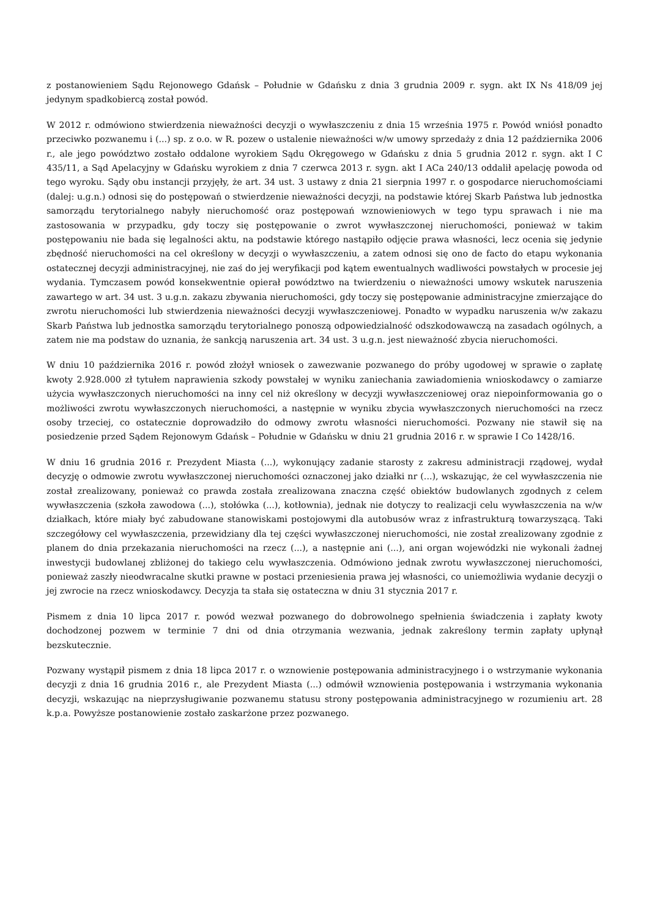z postanowieniem Sądu Rejonowego Gdańsk – Południe w Gdańsku z dnia 3 grudnia 2009 r. sygn. akt IX Ns 418/09 jej jedynym spadkobiercą został powód.
W 2012 r. odmówiono stwierdzenia nieważności decyzji o wywłaszczeniu z dnia 15 września 1975 r. Powód wniósł ponadto przeciwko pozwanemu i (...) sp. z o.o. w R. pozew o ustalenie nieważności w/w umowy sprzedaży z dnia 12 października 2006 r., ale jego powództwo zostało oddalone wyrokiem Sądu Okręgowego w Gdańsku z dnia 5 grudnia 2012 r. sygn. akt I C 435/11, a Sąd Apelacyjny w Gdańsku wyrokiem z dnia 7 czerwca 2013 r. sygn. akt I ACa 240/13 oddalił apelację powoda od tego wyroku. Sądy obu instancji przyjęły, że art. 34 ust. 3 ustawy z dnia 21 sierpnia 1997 r. o gospodarce nieruchomościami (dalej: u.g.n.) odnosi się do postępowań o stwierdzenie nieważności decyzji, na podstawie której Skarb Państwa lub jednostka samorządu terytorialnego nabyły nieruchomość oraz postępowań wznowieniowych w tego typu sprawach i nie ma zastosowania w przypadku, gdy toczy się postępowanie o zwrot wywłaszczonej nieruchomości, ponieważ w takim postępowaniu nie bada się legalności aktu, na podstawie którego nastąpiło odjęcie prawa własności, lecz ocenia się jedynie zbędność nieruchomości na cel określony w decyzji o wywłaszczeniu, a zatem odnosi się ono de facto do etapu wykonania ostatecznej decyzji administracyjnej, nie zaś do jej weryfikacji pod kątem ewentualnych wadliwości powstałych w procesie jej wydania. Tymczasem powód konsekwentnie opierał powództwo na twierdzeniu o nieważności umowy wskutek naruszenia zawartego w art. 34 ust. 3 u.g.n. zakazu zbywania nieruchomości, gdy toczy się postępowanie administracyjne zmierzające do zwrotu nieruchomości lub stwierdzenia nieważności decyzji wywłaszczeniowej. Ponadto w wypadku naruszenia w/w zakazu Skarb Państwa lub jednostka samorządu terytorialnego ponoszą odpowiedzialność odszkodowawczą na zasadach ogólnych, a zatem nie ma podstaw do uznania, że sankcją naruszenia art. 34 ust. 3 u.g.n. jest nieważność zbycia nieruchomości.
W dniu 10 października 2016 r. powód złożył wniosek o zawezwanie pozwanego do próby ugodowej w sprawie o zapłatę kwoty 2.928.000 zł tytułem naprawienia szkody powstałej w wyniku zaniechania zawiadomienia wnioskodawcy o zamiarze użycia wywłaszczonych nieruchomości na inny cel niż określony w decyzji wywłaszczeniowej oraz niepoinformowania go o możliwości zwrotu wywłaszczonych nieruchomości, a następnie w wyniku zbycia wywłaszczonych nieruchomości na rzecz osoby trzeciej, co ostatecznie doprowadziło do odmowy zwrotu własności nieruchomości. Pozwany nie stawił się na posiedzenie przed Sądem Rejonowym Gdańsk – Południe w Gdańsku w dniu 21 grudnia 2016 r. w sprawie I Co 1428/16.
W dniu 16 grudnia 2016 r. Prezydent Miasta (...), wykonujący zadanie starosty z zakresu administracji rządowej, wydał decyzję o odmowie zwrotu wywłaszczonej nieruchomości oznaczonej jako działki nr (...), wskazując, że cel wywłaszczenia nie został zrealizowany, ponieważ co prawda została zrealizowana znaczna część obiektów budowlanych zgodnych z celem wywłaszczenia (szkoła zawodowa (...), stołówka (...), kotłownia), jednak nie dotyczy to realizacji celu wywłaszczenia na w/w działkach, które miały być zabudowane stanowiskami postojowymi dla autobusów wraz z infrastrukturą towarzyszącą. Taki szczegółowy cel wywłaszczenia, przewidziany dla tej części wywłaszczonej nieruchomości, nie został zrealizowany zgodnie z planem do dnia przekazania nieruchomości na rzecz (...), a następnie ani (...), ani organ wojewódzki nie wykonali żadnej inwestycji budowlanej zbliżonej do takiego celu wywłaszczenia. Odmówiono jednak zwrotu wywłaszczonej nieruchomości, ponieważ zaszły nieodwracalne skutki prawne w postaci przeniesienia prawa jej własności, co uniemożliwia wydanie decyzji o jej zwrocie na rzecz wnioskodawcy. Decyzja ta stała się ostateczna w dniu 31 stycznia 2017 r.
Pismem z dnia 10 lipca 2017 r. powód wezwał pozwanego do dobrowolnego spełnienia świadczenia i zapłaty kwoty dochodzonej pozwem w terminie 7 dni od dnia otrzymania wezwania, jednak zakreślony termin zapłaty upłynął bezskutecznie.
Pozwany wystąpił pismem z dnia 18 lipca 2017 r. o wznowienie postępowania administracyjnego i o wstrzymanie wykonania decyzji z dnia 16 grudnia 2016 r., ale Prezydent Miasta (...) odmówił wznowienia postępowania i wstrzymania wykonania decyzji, wskazując na nieprzysługiwanie pozwanemu statusu strony postępowania administracyjnego w rozumieniu art. 28 k.p.a. Powyższe postanowienie zostało zaskarżone przez pozwanego.